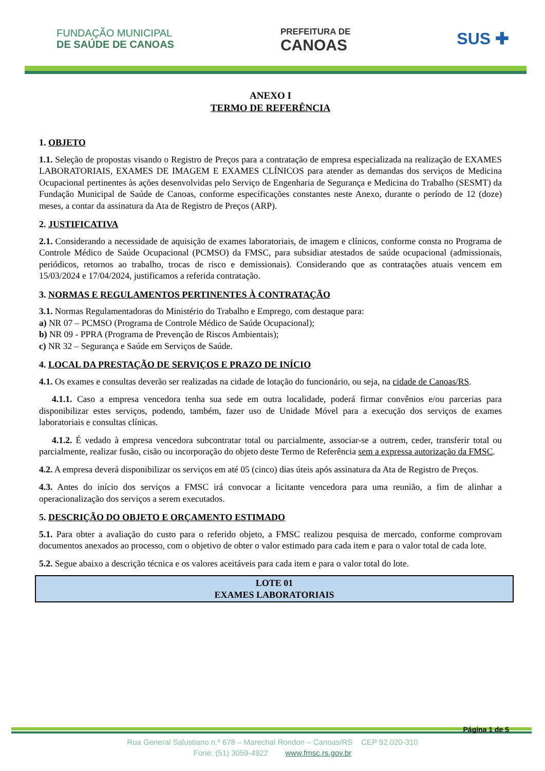FUNDAÇÃO MUNICIPAL
DE SAÚDE DE CANOAS
PREFEITURA DE
CANOAS
SUS ✚
ANEXO I
TERMO DE REFERÊNCIA
1. OBJETO
1.1. Seleção de propostas visando o Registro de Preços para a contratação de empresa especializada na realização de EXAMES LABORATORIAIS, EXAMES DE IMAGEM E EXAMES CLÍNICOS para atender as demandas dos serviços de Medicina Ocupacional pertinentes às ações desenvolvidas pelo Serviço de Engenharia de Segurança e Medicina do Trabalho (SESMT) da Fundação Municipal de Saúde de Canoas, conforme especificações constantes neste Anexo, durante o período de 12 (doze) meses, a contar da assinatura da Ata de Registro de Preços (ARP).
2. JUSTIFICATIVA
2.1. Considerando a necessidade de aquisição de exames laboratoriais, de imagem e clínicos, conforme consta no Programa de Controle Médico de Saúde Ocupacional (PCMSO) da FMSC, para subsidiar atestados de saúde ocupacional (admissionais, periódicos, retornos ao trabalho, trocas de risco e demissionais). Considerando que as contratações atuais vencem em 15/03/2024 e 17/04/2024, justificamos a referida contratação.
3. NORMAS E REGULAMENTOS PERTINENTES À CONTRATAÇÃO
3.1. Normas Regulamentadoras do Ministério do Trabalho e Emprego, com destaque para:
a) NR 07 – PCMSO (Programa de Controle Médico de Saúde Ocupacional);
b) NR 09 - PPRA (Programa de Prevenção de Riscos Ambientais);
c) NR 32 – Segurança e Saúde em Serviços de Saúde.
4. LOCAL DA PRESTAÇÃO DE SERVIÇOS E PRAZO DE INÍCIO
4.1. Os exames e consultas deverão ser realizadas na cidade de lotação do funcionário, ou seja, na cidade de Canoas/RS.
4.1.1. Caso a empresa vencedora tenha sua sede em outra localidade, poderá firmar convênios e/ou parcerias para disponibilizar estes serviços, podendo, também, fazer uso de Unidade Móvel para a execução dos serviços de exames laboratoriais e consultas clínicas.
4.1.2. É vedado à empresa vencedora subcontratar total ou parcialmente, associar-se a outrem, ceder, transferir total ou parcialmente, realizar fusão, cisão ou incorporação do objeto deste Termo de Referência sem a expressa autorização da FMSC.
4.2. A empresa deverá disponibilizar os serviços em até 05 (cinco) dias úteis após assinatura da Ata de Registro de Preços.
4.3. Antes do início dos serviços a FMSC irá convocar a licitante vencedora para uma reunião, a fim de alinhar a operacionalização dos serviços a serem executados.
5. DESCRIÇÃO DO OBJETO E ORÇAMENTO ESTIMADO
5.1. Para obter a avaliação do custo para o referido objeto, a FMSC realizou pesquisa de mercado, conforme comprovam documentos anexados ao processo, com o objetivo de obter o valor estimado para cada item e para o valor total de cada lote.
5.2. Segue abaixo a descrição técnica e os valores aceitáveis para cada item e para o valor total do lote.
| LOTE 01 EXAMES LABORATORIAIS |
| --- |
Página 1 de 5
Rua General Salustiano n.º 678 – Marechal Rondon – Canoas/RS CEP 92.020-310
Fone: (51) 3059-4922 www.fmsc.rs.gov.br